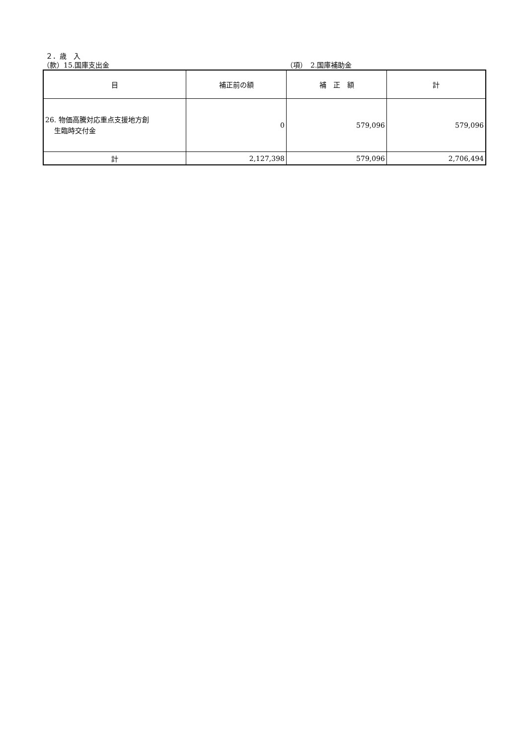２．歳　入
（款）15.国庫支出金 （項）　2.国庫補助金
| 目 | 補正前の額 | 補 正 額 | 計 |
| --- | --- | --- | --- |
| 26. 物価高騰対応重点支援地方創 生臨時交付金 | 0 | 579,096 | 579,096 |
| 計 | 2,127,398 | 579,096 | 2,706,494 |